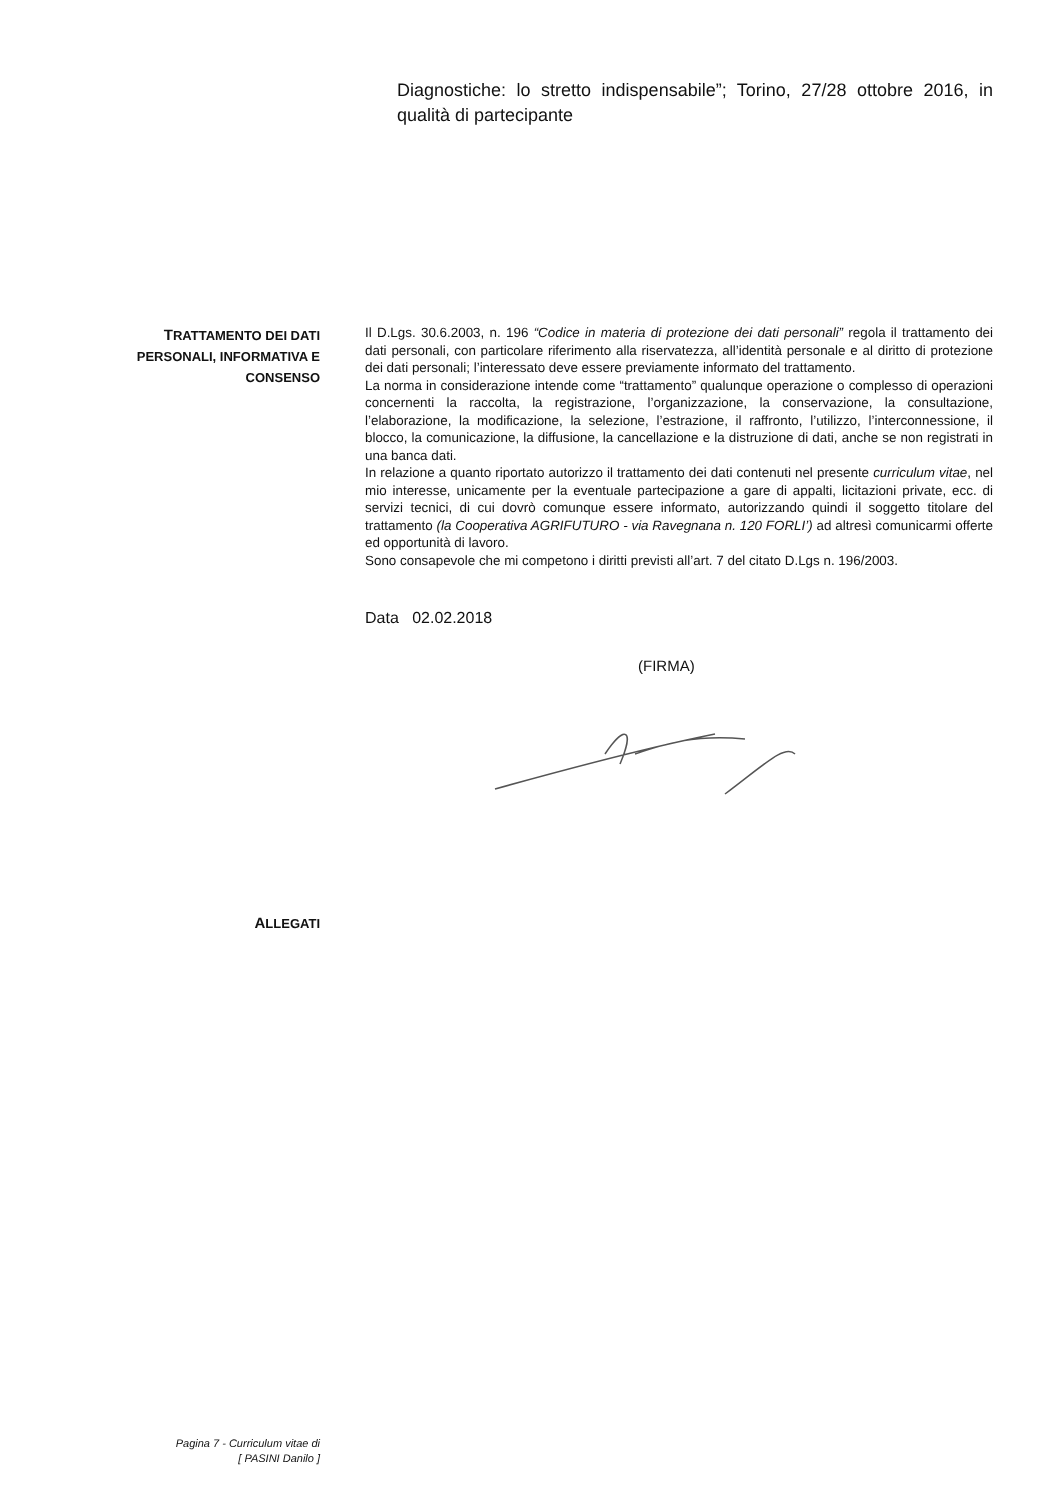Diagnostiche: lo stretto indispensabile”; Torino, 27/28 ottobre 2016, in qualità di partecipante
TRATTAMENTO DEI DATI
PERSONALI, INFORMATIVA E
CONSENSO
Il D.Lgs. 30.6.2003, n. 196 “Codice in materia di protezione dei dati personali” regola il trattamento dei dati personali, con particolare riferimento alla riservatezza, all’identità personale e al diritto di protezione dei dati personali; l’interessato deve essere previamente informato del trattamento.
La norma in considerazione intende come “trattamento” qualunque operazione o complesso di operazioni concernenti la raccolta, la registrazione, l’organizzazione, la conservazione, la consultazione, l’elaborazione, la modificazione, la selezione, l’estrazione, il raffronto, l’utilizzo, l’interconnessione, il blocco, la comunicazione, la diffusione, la cancellazione e la distruzione di dati, anche se non registrati in una banca dati.
In relazione a quanto riportato autorizzo il trattamento dei dati contenuti nel presente curriculum vitae, nel mio interesse, unicamente per la eventuale partecipazione a gare di appalti, licitazioni private, ecc. di servizi tecnici, di cui dovrò comunque essere informato, autorizzando quindi il soggetto titolare del trattamento (la Cooperativa AGRIFUTURO - via Ravegnana n. 120 FORLI’) ad altresì comunicarmi offerte ed opportunità di lavoro.
Sono consapevole che mi competono i diritti previsti all’art. 7 del citato D.Lgs n. 196/2003.
Data 02.02.2018
(FIRMA)
ALLEGATI
Pagina 7 - Curriculum vitae di
[ PASINI Danilo ]